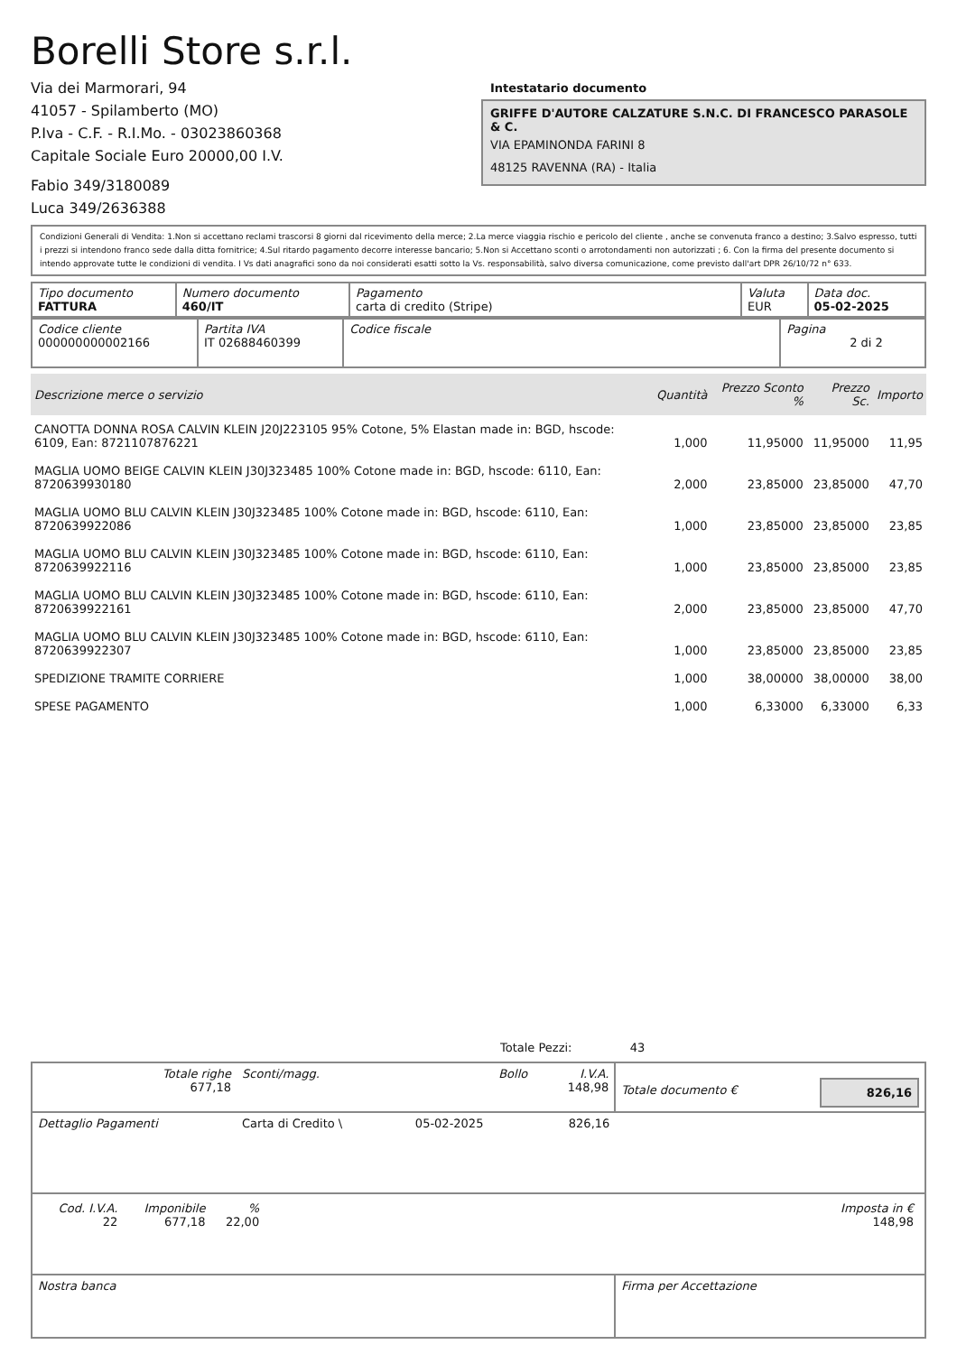Borelli Store s.r.l.
Via dei Marmorari, 94
41057 - Spilamberto (MO)
P.Iva - C.F. - R.I.Mo. - 03023860368
Capitale Sociale Euro 20000,00 I.V.
Fabio 349/3180089
Luca 349/2636388
Intestatario documento
GRIFFE D'AUTORE CALZATURE S.N.C. DI FRANCESCO PARASOLE & C.
VIA EPAMINONDA FARINI 8
48125 RAVENNA (RA) - Italia
Condizioni Generali di Vendita: 1.Non si accettano reclami trascorsi 8 giorni dal ricevimento della merce; 2.La merce viaggia rischio e pericolo del cliente , anche se convenuta franco a destino; 3.Salvo espresso, tutti i prezzi si intendono franco sede dalla ditta fornitrice; 4.Sul ritardo pagamento decorre interesse bancario; 5.Non si Accettano sconti o arrotondamenti non autorizzati ; 6. Con la firma del presente documento si intendo approvate tutte le condizioni di vendita. I Vs dati anagrafici sono da noi considerati esatti sotto la Vs. responsabilità, salvo diversa comunicazione, come previsto dall'art DPR 26/10/72 n° 633.
| Tipo documento FATTURA | Numero documento 460/IT | Pagamento carta di credito (Stripe) | Valuta EUR | Data doc. 05-02-2025 |
| Codice cliente 000000000002166 | Partita IVA IT 02688460399 | Codice fiscale | Pagina 2 di 2 |
| Descrizione merce o servizio | Quantità | Prezzo Sconto % | Prezzo Sc. | Importo |
| --- | --- | --- | --- | --- |
| CANOTTA DONNA ROSA CALVIN KLEIN J20J223105 95% Cotone, 5% Elastan made in: BGD, hscode: 6109, Ean: 8721107876221 | 1,000 | 11,95000 | 11,95000 | 11,95 |
| MAGLIA UOMO BEIGE CALVIN KLEIN J30J323485 100% Cotone made in: BGD, hscode: 6110, Ean: 8720639930180 | 2,000 | 23,85000 | 23,85000 | 47,70 |
| MAGLIA UOMO BLU CALVIN KLEIN J30J323485 100% Cotone made in: BGD, hscode: 6110, Ean: 8720639922086 | 1,000 | 23,85000 | 23,85000 | 23,85 |
| MAGLIA UOMO BLU CALVIN KLEIN J30J323485 100% Cotone made in: BGD, hscode: 6110, Ean: 8720639922116 | 1,000 | 23,85000 | 23,85000 | 23,85 |
| MAGLIA UOMO BLU CALVIN KLEIN J30J323485 100% Cotone made in: BGD, hscode: 6110, Ean: 8720639922161 | 2,000 | 23,85000 | 23,85000 | 47,70 |
| MAGLIA UOMO BLU CALVIN KLEIN J30J323485 100% Cotone made in: BGD, hscode: 6110, Ean: 8720639922307 | 1,000 | 23,85000 | 23,85000 | 23,85 |
| SPEDIZIONE TRAMITE CORRIERE | 1,000 | 38,00000 | 38,00000 | 38,00 |
| SPESE PAGAMENTO | 1,000 | 6,33000 | 6,33000 | 6,33 |
Totale Pezzi: 43
| Totale righe 677,18 | Sconti/magg. | Bollo | I.V.A. 148,98 | Totale documento € | 826,16 |
| Dettaglio Pagamenti | Carta di Credito \ | 05-02-2025 | 826,16 | | |
| / Cod. I.V.A. 22 / Imponibile 677,18 / % 22,00 / / Imposta in € 148,98 / | | | | | |
| Nostra banca | | | | Firma per Accettazione | |